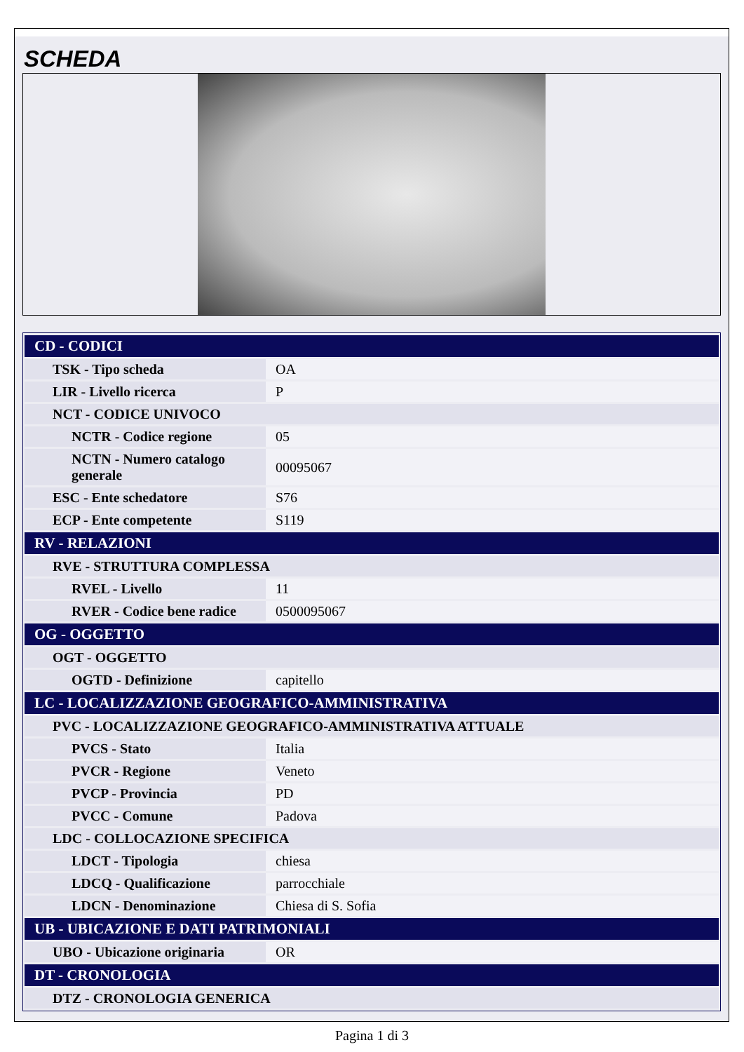SCHEDA
| CD - CODICI | |
| TSK - Tipo scheda | OA |
| LIR - Livello ricerca | P |
| NCT - CODICE UNIVOCO | |
| NCTR - Codice regione | 05 |
| NCTN - Numero catalogo generale | 00095067 |
| ESC - Ente schedatore | S76 |
| ECP - Ente competente | S119 |
| RV - RELAZIONI | |
| RVE - STRUTTURA COMPLESSA | |
| RVEL - Livello | 11 |
| RVER - Codice bene radice | 0500095067 |
| OG - OGGETTO | |
| OGT - OGGETTO | |
| OGTD - Definizione | capitello |
| LC - LOCALIZZAZIONE GEOGRAFICO-AMMINISTRATIVA | |
| PVC - LOCALIZZAZIONE GEOGRAFICO-AMMINISTRATIVA ATTUALE | |
| PVCS - Stato | Italia |
| PVCR - Regione | Veneto |
| PVCP - Provincia | PD |
| PVCC - Comune | Padova |
| LDC - COLLOCAZIONE SPECIFICA | |
| LDCT - Tipologia | chiesa |
| LDCQ - Qualificazione | parrocchiale |
| LDCN - Denominazione | Chiesa di S. Sofia |
| UB - UBICAZIONE E DATI PATRIMONIALI | |
| UBO - Ubicazione originaria | OR |
| DT - CRONOLOGIA | |
| DTZ - CRONOLOGIA GENERICA | |
Pagina 1 di 3